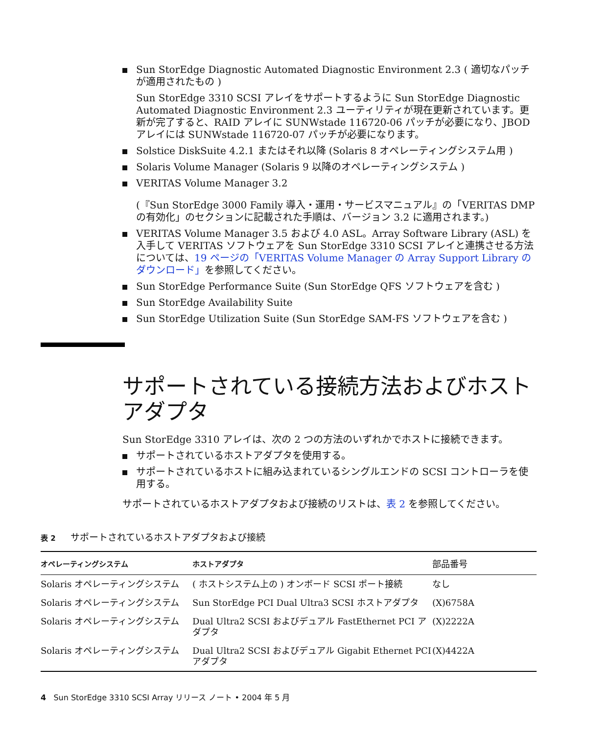Sun StorEdge Diagnostic Automated Diagnostic Environment 2.3 ( 適切なパッチが適用されたもの )
Sun StorEdge 3310 SCSI アレイをサポートするように Sun StorEdge Diagnostic Automated Diagnostic Environment 2.3 ユーティリティが現在更新されています。更新が完了すると、RAID アレイに SUNWstade 116720-06 パッチが必要になり、JBOD アレイには SUNWstade 116720-07 パッチが必要になります。
Solstice DiskSuite 4.2.1 またはそれ以降 (Solaris 8 オペレーティングシステム用 )
Solaris Volume Manager (Solaris 9 以降のオペレーティングシステム )
VERITAS Volume Manager 3.2
(『Sun StorEdge 3000 Family 導入・運用・サービスマニュアル』の「VERITAS DMP の有効化」のセクションに記載された手順は、バージョン 3.2 に適用されます。)
VERITAS Volume Manager 3.5 および 4.0 ASL。Array Software Library (ASL) を入手して VERITAS ソフトウェアを Sun StorEdge 3310 SCSI アレイと連携させる方法については、19 ページの「VERITAS Volume Manager の Array Support Library のダウンロード」を参照してください。
Sun StorEdge Performance Suite (Sun StorEdge QFS ソフトウェアを含む )
Sun StorEdge Availability Suite
Sun StorEdge Utilization Suite (Sun StorEdge SAM-FS ソフトウェアを含む )
サポートされている接続方法およびホストアダプタ
Sun StorEdge 3310 アレイは、次の 2 つの方法のいずれかでホストに接続できます。
サポートされているホストアダプタを使用する。
サポートされているホストに組み込まれているシングルエンドの SCSI コントローラを使用する。
サポートされているホストアダプタおよび接続のリストは、表 2 を参照してください。
表 2 サポートされているホストアダプタおよび接続
| オペレーティングシステム | ホストアダプタ | 部品番号 |
| --- | --- | --- |
| Solaris オペレーティングシステム | ( ホストシステム上の ) オンボード SCSI ポート接続 | なし |
| Solaris オペレーティングシステム | Sun StorEdge PCI Dual Ultra3 SCSI ホストアダプタ | (X)6758A |
| Solaris オペレーティングシステム | Dual Ultra2 SCSI およびデュアル FastEthernet PCI アダプタ | (X)2222A |
| Solaris オペレーティングシステム | Dual Ultra2 SCSI およびデュアル Gigabit Ethernet PCI アダプタ | (X)4422A |
4 Sun StorEdge 3310 SCSI Array リリース ノート • 2004 年 5 月